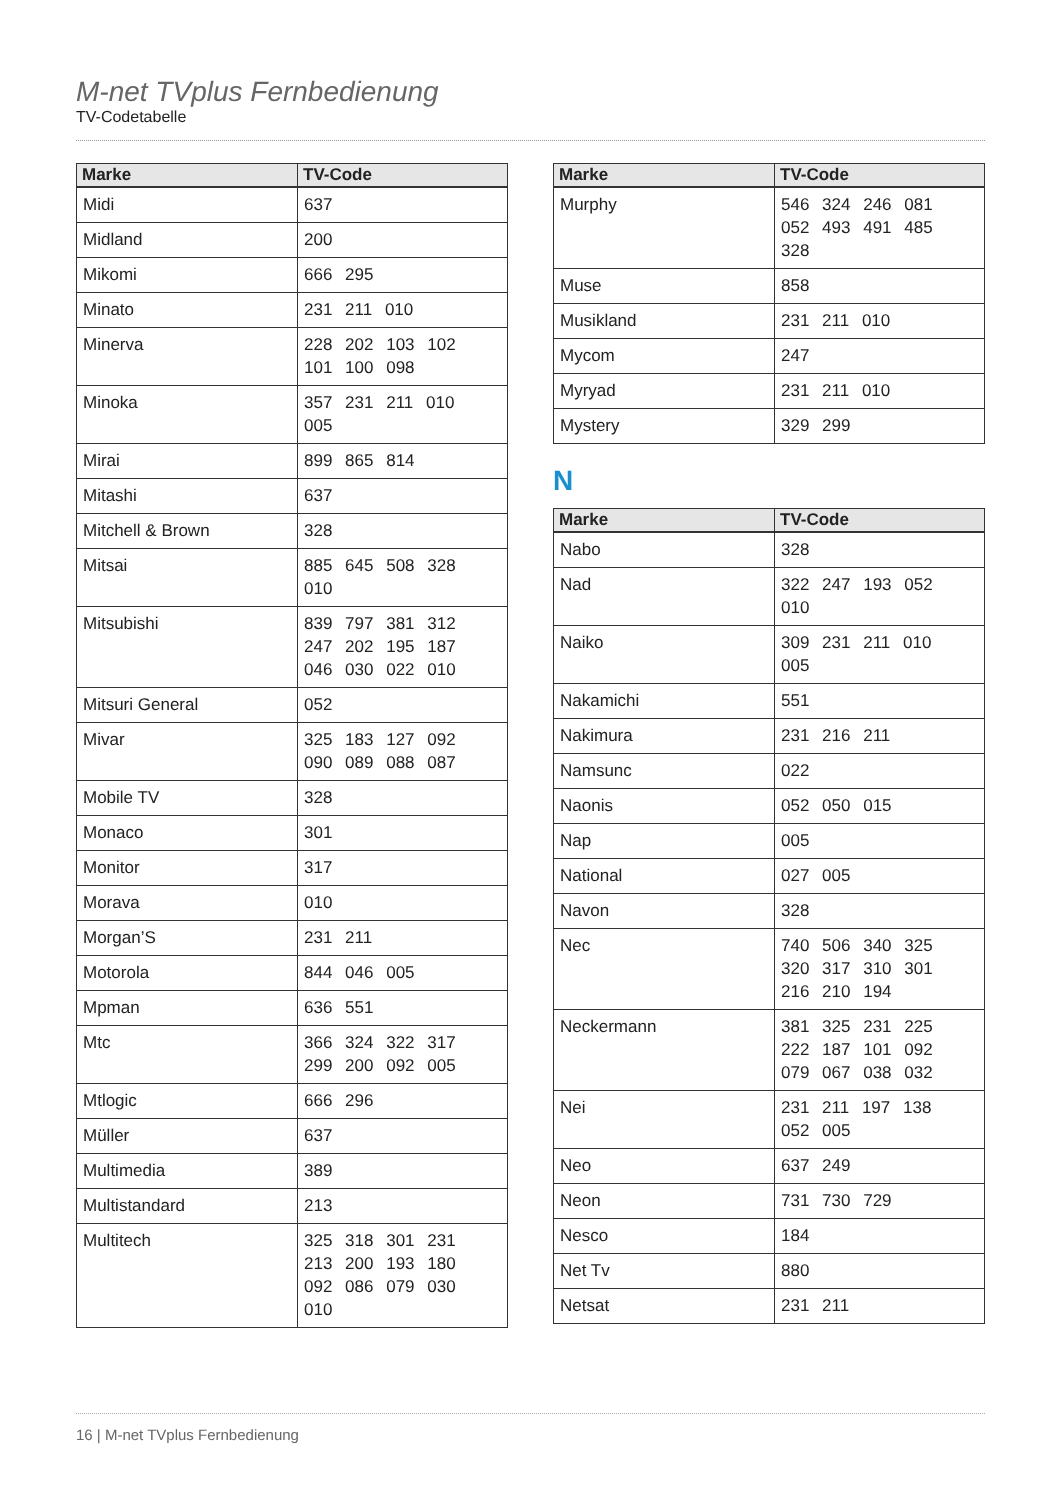M-net TVplus Fernbedienung
TV-Codetabelle
| Marke | TV-Code |
| --- | --- |
| Midi | 637 |
| Midland | 200 |
| Mikomi | 666 295 |
| Minato | 231 211 010 |
| Minerva | 228 202 103 102 101 100 098 |
| Minoka | 357 231 211 010 005 |
| Mirai | 899 865 814 |
| Mitashi | 637 |
| Mitchell & Brown | 328 |
| Mitsai | 885 645 508 328 010 |
| Mitsubishi | 839 797 381 312 247 202 195 187 046 030 022 010 |
| Mitsuri General | 052 |
| Mivar | 325 183 127 092 090 089 088 087 |
| Mobile TV | 328 |
| Monaco | 301 |
| Monitor | 317 |
| Morava | 010 |
| Morgan’S | 231 211 |
| Motorola | 844 046 005 |
| Mpman | 636 551 |
| Mtc | 366 324 322 317 299 200 092 005 |
| Mtlogic | 666 296 |
| Müller | 637 |
| Multimedia | 389 |
| Multistandard | 213 |
| Multitech | 325 318 301 231 213 200 193 180 092 086 079 030 010 |
| Marke | TV-Code |
| --- | --- |
| Murphy | 546 324 246 081 052 493 491 485 328 |
| Muse | 858 |
| Musikland | 231 211 010 |
| Mycom | 247 |
| Myryad | 231 211 010 |
| Mystery | 329 299 |
N
| Marke | TV-Code |
| --- | --- |
| Nabo | 328 |
| Nad | 322 247 193 052 010 |
| Naiko | 309 231 211 010 005 |
| Nakamichi | 551 |
| Nakimura | 231 216 211 |
| Namsunc | 022 |
| Naonis | 052 050 015 |
| Nap | 005 |
| National | 027 005 |
| Navon | 328 |
| Nec | 740 506 340 325 320 317 310 301 216 210 194 |
| Neckermann | 381 325 231 225 222 187 101 092 079 067 038 032 |
| Nei | 231 211 197 138 052 005 |
| Neo | 637 249 |
| Neon | 731 730 729 |
| Nesco | 184 |
| Net Tv | 880 |
| Netsat | 231 211 |
16 | M-net TVplus Fernbedienung